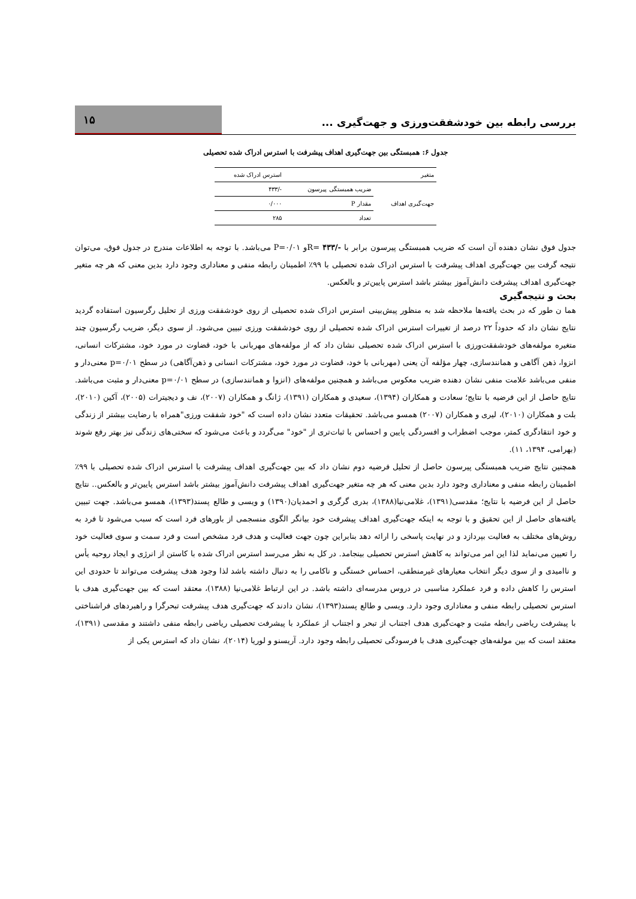بررسی رابطه بین خودشفقت‌ورزی و جهت‌گیری ...
۱۵
جدول ۶: همبستگی بین جهت‌گیری اهداف پیشرفت با استرس ادراک شده تحصیلی
| متغیر | | استرس ادراک شده |
| --- | --- | --- |
| جهت‌گیری اهداف | ضریب همبستگی پیرسون | -/۴۳۳ |
| | مقدار P | ۰/۰۰۰ |
| | تعداد | ۲۸۵ |
جدول فوق نشان دهنده آن است که ضریب همبستگی پیرسون برابر با -/۴۳۳ =Rو P=۰/۰۱ می‌باشد. با توجه به اطلاعات مندرج در جدول فوق، می‌توان نتیجه گرفت بین جهت‌گیری اهداف پیشرفت با استرس ادراک شده تحصیلی با ۹۹٪ اطمینان رابطه منفی و معناداری وجود دارد بدین معنی که هر چه متغیر جهت‌گیری اهداف پیشرفت دانش‌آموز بیشتر باشد استرس پایین‌تر و بالعکس.
بحث و نتیجه‌گیری
هما ن طور که در بحث یافته‌ها ملاحظه شد به منظور پیش‌بینی استرس ادراک شده تحصیلی از روی خودشفقت ورزی از تحلیل رگرسیون استفاده گردید نتایج نشان داد که حدوداً ۲۲ درصد از تغییرات استرس ادراک شده تحصیلی از روی خودشفقت ورزی تبیین می‌شود. از سوی دیگر، ضریب رگرسیون چند متغیره مولفه‌های خودشفقت‌ورزی با استرس ادراک شده تحصیلی نشان داد که از مولفه‌های مهربانی با خود، قضاوت در مورد خود، مشترکات انسانی، انزوا، ذهن آگاهی و همانندسازی، چهار مؤلفه آن یعنی (مهربانی با خود، قضاوت در مورد خود، مشترکات انسانی و ذهن‌آگاهی) در سطح p=۰/۰۱ معنی‌دار و منفی می‌باشد علامت منفی نشان دهنده ضریب معکوس می‌باشد و همچنین مولفه‌های (انزوا و همانندسازی) در سطح p=۰/۰۱ معنی‌دار و مثبت می‌باشد. نتایج حاصل از این فرضیه با نتایج؛ سعادت و همکاران (۱۳۹۴)، سعیدی و همکاران (۱۳۹۱)، ژانگ و همکاران (۲۰۰۷)، نف و دیجیترات (۲۰۰۵)، آکین (۲۰۱۰)، بلت و همکاران (۲۰۱۰)، لیری و همکاران (۲۰۰۷) همسو می‌باشد. تحقیقات متعدد نشان داده است که "خود شفقت ورزی"همراه با رضایت بیشتر از زندگی و خود انتقادگری کمتر، موجب اضطراب و افسردگی پایین و احساس با ثبات‌تری از "خود" می‌گردد و باعث می‌شود که سختی‌های زندگی نیز بهتر رفع شوند (بهرامی، ۱۳۹۴، ۱۱).
همچنین نتایج ضریب همبستگی پیرسون حاصل از تحلیل فرضیه دوم نشان داد که بین جهت‌گیری اهداف پیشرفت با استرس ادراک شده تحصیلی با ۹۹٪ اطمینان رابطه منفی و معناداری وجود دارد بدین معنی که هر چه متغیر جهت‌گیری اهداف پیشرفت دانش‌آموز بیشتر باشد استرس پایین‌تر و بالعکس.. نتایج حاصل از این فرضیه با نتایج؛ مقدسی(۱۳۹۱)، غلامی‌نیا(۱۳۸۸)، بدری گرگری و احمدیان(۱۳۹۰) و ویسی و طالع پسند(۱۳۹۳)، همسو می‌باشد. جهت تبیین یافته‌های حاصل از این تحقیق و با توجه به اینکه جهت‌گیری اهداف پیشرفت خود بیانگر الگوی منسجمی از باورهای فرد است که سبب می‌شود تا فرد به روش‌های مختلف به فعالیت بپردازد و در نهایت پاسخی را ارائه دهد بنابراین چون جهت فعالیت و هدف فرد مشخص است و فرد سمت و سوی فعالیت خود را تعیین می‌نماید لذا این امر می‌تواند به کاهش استرس تحصیلی بینجامد. در کل به نظر می‌رسد استرس ادراک شده با کاستن از انرژی و ایجاد روحیه یأس و ناامیدی و از سوی دیگر انتخاب معیارهای غیرمنطقی، احساس خستگی و ناکامی را به دنبال داشته باشد لذا وجود هدف پیشرفت می‌تواند تا حدودی این استرس را کاهش داده و فرد عملکرد مناسبی در دروس مدرسه‌ای داشته باشد. در این ارتباط غلامی‌نیا (۱۳۸۸)، معتقد است که بین جهت‌گیری هدف با استرس تحصیلی رابطه منفی و معناداری وجود دارد. ویسی و طالع پسند(۱۳۹۳)، نشان دادند که جهت‌گیری هدف پیشرفت تبحرگرا و راهبردهای فراشناختی با پیشرفت ریاضی رابطه مثبت و جهت‌گیری هدف اجتناب از تبحر و اجتناب از عملکرد با پیشرفت تحصیلی ریاضی رابطه منفی داشتند و مقدسی (۱۳۹۱)، معتقد است که بین مولفه‌های جهت‌گیری هدف با فرسودگی تحصیلی رابطه وجود دارد. آریسنو و لوریا (۲۰۱۴)، نشان داد که استرس یکی از